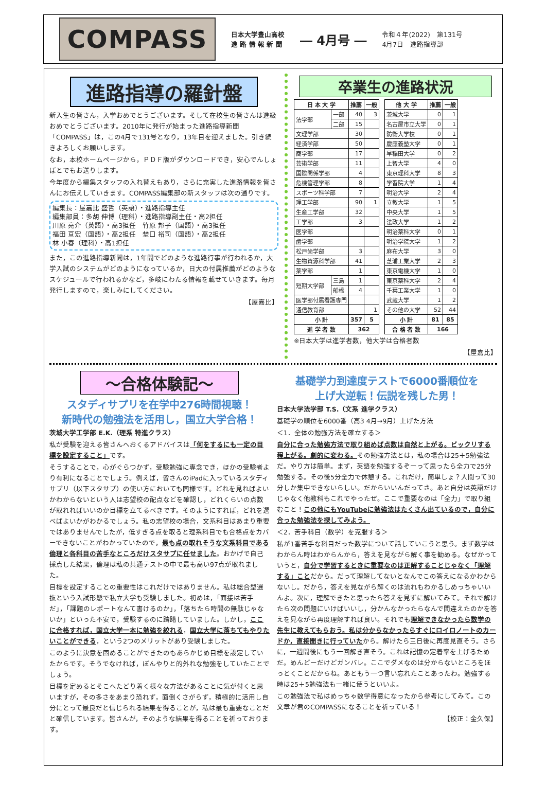COMPASS
日本大学豊山高校
進 路 情 報 新 聞
― 4月号 ―
令和４年(2022)　第131号
4月7日　進路指導部
進路指導の羅針盤
新入生の皆さん，入学おめでとうございます。そして在校生の皆さんは進級おめでとうございます。2010年に発行が始まった進路指導新聞「COMPASS」は，この4月で131号となり，13年目を迎えました。引き続きよろしくお願いします。
なお，本校ホームページから，ＰＤＦ版がダウンロードでき，安心でんしょばとでもお送りします。
今年度から編集スタッフの入れ替えもあり，さらに充実した進路情報を皆さんにお伝えしていきます。COMPASS編集部の新スタッフは次の通りです。
編集長：屋嘉比 盛哲（英語）・進路指導主任
編集部員：多胡 伸博（理科）・進路指導副主任・高2担任
川原 亮介（英語）・高3担任　竹原 邦子（国語）・高3担任
福田 亘宏（国語）・高2担任　埜口 裕司（国語）・高2担任
林 小春（理科）・高1担任
また，この進路指導新聞は，1年間でどのような進路行事が行われるか，大学入試のシステムがどのようになっているか，日大の付属推薦がどのようなスケジュールで行われるかなど，多岐にわたる情報を載せていきます。毎月発行しますので，楽しみにしてください。
【屋嘉比】
卒業生の進路状況
| 日 本 大 学 | | 推薦 | 一般 |
| --- | --- | --- | --- |
| 法学部 | 一部 | 40 | 3 |
| | 二部 | 15 | |
| 文理学部 | | 30 | |
| 経済学部 | | 50 | |
| 商学部 | | 17 | |
| 芸術学部 | | 11 | |
| 国際関係学部 | | 4 | |
| 危機管理学部 | | 8 | |
| スポーツ科学部 | | 7 | |
| 理工学部 | | 90 | 1 |
| 生産工学部 | | 32 | |
| 工学部 | | 3 | |
| 医学部 | | | |
| 歯学部 | | | |
| 松戸歯学部 | | 3 | |
| 生物資源科学部 | | 41 | |
| 薬学部 | | 1 | |
| 短期大学部 | 三島 | 1 | |
| | 船橋 | 4 | |
| 医学部付属看護専門 | | | |
| 通信教育部 | | | 1 |
| 小 計 | | 357 | 5 |
| 進 学 者 数 | | 362 | |
| 他 大 学 | 推薦 | 一般 |
| --- | --- | --- |
| 茨城大学 | 0 | 1 |
| 名古屋市立大学 | 0 | 1 |
| 防衛大学校 | 0 | 1 |
| 慶應義塾大学 | 0 | 1 |
| 早稲田大学 | 0 | 2 |
| 上智大学 | 4 | 0 |
| 東京理科大学 | 8 | 3 |
| 学習院大学 | 1 | 4 |
| 明治大学 | 2 | 4 |
| 立教大学 | 1 | 5 |
| 中央大学 | 1 | 5 |
| 法政大学 | 1 | 2 |
| 明治薬科大学 | 0 | 1 |
| 明治学院大学 | 1 | 2 |
| 麻布大学 | 3 | 0 |
| 芝浦工業大学 | 2 | 3 |
| 東京電機大学 | 1 | 0 |
| 東京薬科大学 | 2 | 4 |
| 千葉工業大学 | 1 | 0 |
| 武蔵大学 | 1 | 2 |
| その他の大学 | 52 | 44 |
| 小 計 | 81 | 85 |
| 合 格 者 数 | 166 | |
※日本大学は進学者数，他大学は合格者数
【屋嘉比】
～合格体験記～
スタディサプリを在学中276時間視聴！
新時代の勉強法を活用し，国立大学合格！
茨城大学工学部 E.K.（理系 特進クラス）
私が受験を迎える皆さんへおくるアドバイスは「何をするにも一定の目標を設定すること」です。
そうすることで，心がぐらつかず，受験勉強に専念でき，ほかの受験者より有利になることでしょう。例えば，皆さんのiPadに入っているスタディサプリ（以下スタサプ）の使い方においても同様です。どれを見ればよいかわからないという人は志望校の配点などを確認し，どれくらいの点数が取れればいいのか目標を立てるべきです。そのようにすれば，どれを選べばよいかがわかるでしょう。私の志望校の場合，文系科目はあまり重要ではありませんでしたが，低すぎる点を取ると理系科目でも合格点をカバーできないことがわかっていたので，最も点の取れそうな文系科目である倫理と各科目の苦手なところだけスタサプに任せました。おかげで自己採点した結果，倫理は私の共通テストの中で最も高い97点が取れました。
目標を設定することの重要性はこれだけではありません。私は総合型選抜という入試形態で私立大学も受験しました。初めは，「面接は苦手だ」，「課題のレポートなんて書けるのか」，「落ちたら時間の無駄じゃないか」といった不安で，受験するのに躊躇していました。しかし，ここに合格すれば，国立大学一本に勉強を絞れる，国立大学に落ちてもやりたいことができる，という2つのメリットがあり受験しました。
このように決意を固めることができたのもあらかじめ目標を設定していたからです。そうでなければ，ぼんやりと的外れな勉強をしていたことでしょう。
目標を定めるとそこへたどり着く様々な方法があることに気が付くと思いますが，その多さをあまり恐れず，面倒くさがらず，積極的に活用し自分にとって最良だと信じられる結果を得ることが，私は最も重要なことだと確信しています。皆さんが，そのような結果を得ることを祈っております。
基礎学力到達度テストで6000番順位を
上げ大逆転！伝説を残した男！
日本大学法学部 T.S.（文系 進学クラス）
基礎学の順位を6000番（高3 4月→9月）上げた方法
＜1．全体の勉強方法を確立する＞
自分に合った勉強方法で取り組めば点数は自然と上がる。ビックリする程上がる。劇的に変わる。その勉強方法とは，私の場合は25＋5勉強法だ。やり方は簡単。まず，英語を勉強するぞーって思ったら全力で25分勉強する。その後5分全力で休憩する。これだけ，簡単しょ？人間って30分しか集中できないらしい。だからいいんだってさ。あと自分は英語だけじゃなく他教科もこれでやったぜ。ここで重要なのは「全力」で取り組むこと！この他にもYouTubeに勉強法はたくさん出ているので，自分に合った勉強法を探してみよう。
＜2．苦手科目（数学）を克服する＞
私が1番苦手な科目だった数学について話していこうと思う。まず数学はわからん時はわからんから，答えを見ながら解く事を勧める。なぜかっていうと，自分で学習するときに重要なのは正解することじゃなく「理解する」ことだから。だって理解してないとなんでこの答えになるかわからないし。だから，答えを見ながら解くのは流れもわかるしめっちゃいいんよ。次に，理解できたと思ったら答えを見ずに解いてみて。それで解けたら次の問題にいけばいいし，分かんなかったらなんで間違えたのかを答えを見ながら再度理解すれば良い。それでも理解できなかったら数学の先生に教えてもらおう。私は分からなかったらすぐにロイロノートのカードか，直接聞きに行っていたから。解けたら三日後に再度見直そう。さらに，一週間後にもう一回解き直そう。これは記憶の定着率を上げるためだ。めんどーだけどガンバレ。ここでダメなのは分からないところをほっとくことだからね。あともう一つ言い忘れたことあったわ。勉強する時は25＋5勉強法も一緒に使うといいよ。
この勉強法で私はめっちゃ数学得意になったから参考にしてみて。この文章が君のCOMPASSになることを祈っている！
【校正：金久保】